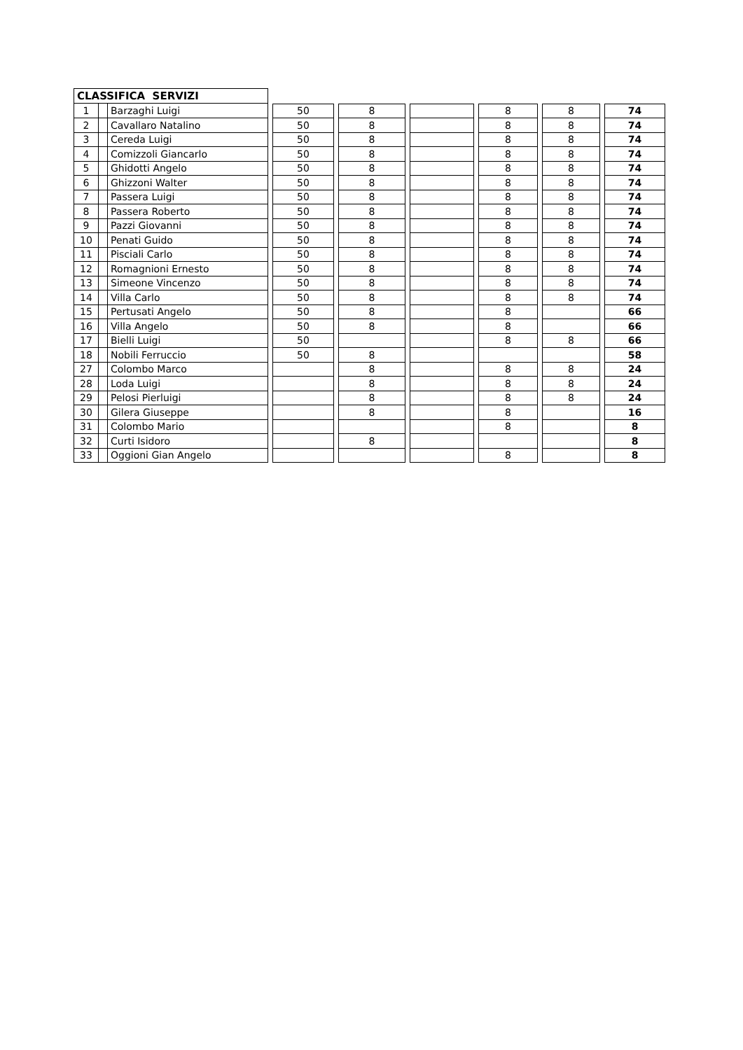| CLASSIFICA SERVIZI | | | | | | | | | | | | | | |
| 1 | | Barzaghi Luigi | | 50 | | 8 | | | | 8 | | 8 | | 74 |
| 2 | | Cavallaro Natalino | | 50 | | 8 | | | | 8 | | 8 | | 74 |
| 3 | | Cereda Luigi | | 50 | | 8 | | | | 8 | | 8 | | 74 |
| 4 | | Comizzoli Giancarlo | | 50 | | 8 | | | | 8 | | 8 | | 74 |
| 5 | | Ghidotti Angelo | | 50 | | 8 | | | | 8 | | 8 | | 74 |
| 6 | | Ghizzoni Walter | | 50 | | 8 | | | | 8 | | 8 | | 74 |
| 7 | | Passera Luigi | | 50 | | 8 | | | | 8 | | 8 | | 74 |
| 8 | | Passera Roberto | | 50 | | 8 | | | | 8 | | 8 | | 74 |
| 9 | | Pazzi Giovanni | | 50 | | 8 | | | | 8 | | 8 | | 74 |
| 10 | | Penati Guido | | 50 | | 8 | | | | 8 | | 8 | | 74 |
| 11 | | Pisciali Carlo | | 50 | | 8 | | | | 8 | | 8 | | 74 |
| 12 | | Romagnioni Ernesto | | 50 | | 8 | | | | 8 | | 8 | | 74 |
| 13 | | Simeone Vincenzo | | 50 | | 8 | | | | 8 | | 8 | | 74 |
| 14 | | Villa Carlo | | 50 | | 8 | | | | 8 | | 8 | | 74 |
| 15 | | Pertusati Angelo | | 50 | | 8 | | | | 8 | | | | 66 |
| 16 | | Villa Angelo | | 50 | | 8 | | | | 8 | | | | 66 |
| 17 | | Bielli Luigi | | 50 | | | | | | 8 | | 8 | | 66 |
| 18 | | Nobili Ferruccio | | 50 | | 8 | | | | | | | | 58 |
| 27 | | Colombo Marco | | | | 8 | | | | 8 | | 8 | | 24 |
| 28 | | Loda Luigi | | | | 8 | | | | 8 | | 8 | | 24 |
| 29 | | Pelosi Pierluigi | | | | 8 | | | | 8 | | 8 | | 24 |
| 30 | | Gilera Giuseppe | | | | 8 | | | | 8 | | | | 16 |
| 31 | | Colombo Mario | | | | | | | | 8 | | | | 8 |
| 32 | | Curti Isidoro | | | | 8 | | | | | | | | 8 |
| 33 | | Oggioni Gian Angelo | | | | | | | | 8 | | | | 8 |